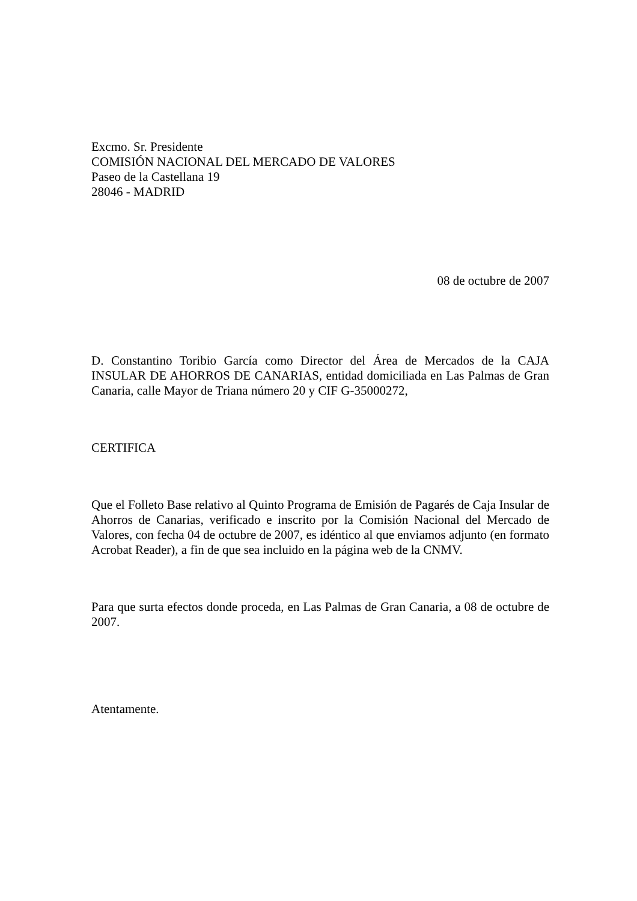Excmo. Sr. Presidente
COMISIÓN NACIONAL DEL MERCADO DE VALORES
Paseo de la Castellana 19
28046 - MADRID
08 de octubre de 2007
D. Constantino Toribio García como Director del Área de Mercados de la CAJA INSULAR DE AHORROS DE CANARIAS, entidad domiciliada en Las Palmas de Gran Canaria, calle Mayor de Triana número 20 y CIF G-35000272,
CERTIFICA
Que el Folleto Base relativo al Quinto Programa de Emisión de Pagarés de Caja Insular de Ahorros de Canarias, verificado e inscrito por la Comisión Nacional del Mercado de Valores, con fecha 04 de octubre de 2007, es idéntico al que enviamos adjunto (en formato Acrobat Reader), a fin de que sea incluido en la página web de la CNMV.
Para que surta efectos donde proceda, en Las Palmas de Gran Canaria, a 08 de octubre de 2007.
Atentamente.